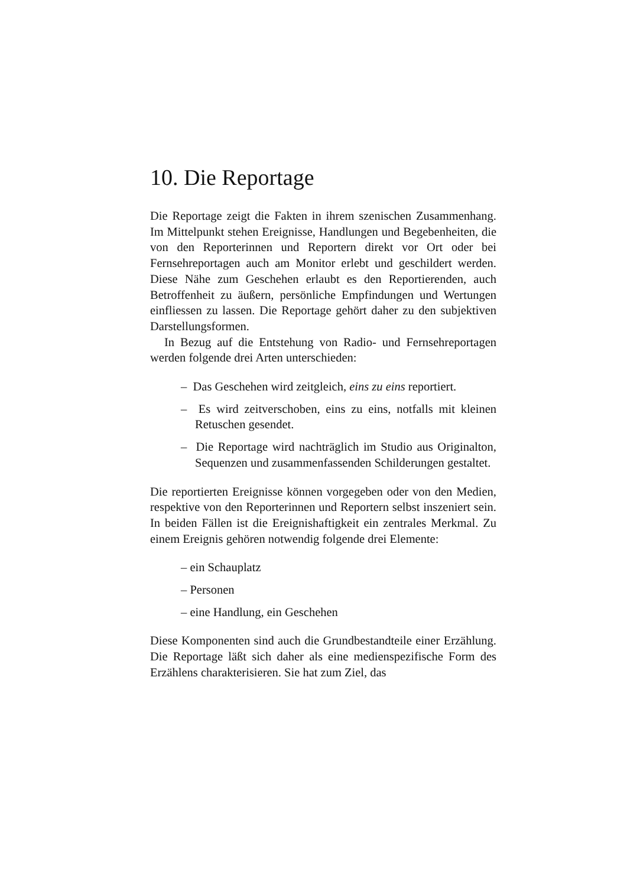10. Die Reportage
Die Reportage zeigt die Fakten in ihrem szenischen Zusammenhang. Im Mittelpunkt stehen Ereignisse, Handlungen und Begebenheiten, die von den Reporterinnen und Reportern direkt vor Ort oder bei Fernsehreportagen auch am Monitor erlebt und geschildert werden. Diese Nähe zum Geschehen erlaubt es den Reportierenden, auch Betroffenheit zu äußern, persönliche Empfindungen und Wertungen einfliessen zu lassen. Die Reportage gehört daher zu den subjektiven Darstellungsformen.
In Bezug auf die Entstehung von Radio- und Fernsehreportagen werden folgende drei Arten unterschieden:
– Das Geschehen wird zeitgleich, eins zu eins reportiert.
– Es wird zeitverschoben, eins zu eins, notfalls mit kleinen Retuschen gesendet.
– Die Reportage wird nachträglich im Studio aus Originalton, Sequenzen und zusammenfassenden Schilderungen gestaltet.
Die reportierten Ereignisse können vorgegeben oder von den Medien, respektive von den Reporterinnen und Reportern selbst inszeniert sein. In beiden Fällen ist die Ereignishaftigkeit ein zentrales Merkmal. Zu einem Ereignis gehören notwendig folgende drei Elemente:
– ein Schauplatz
– Personen
– eine Handlung, ein Geschehen
Diese Komponenten sind auch die Grundbestandteile einer Erzählung. Die Reportage läßt sich daher als eine medienspezifische Form des Erzählens charakterisieren. Sie hat zum Ziel, das